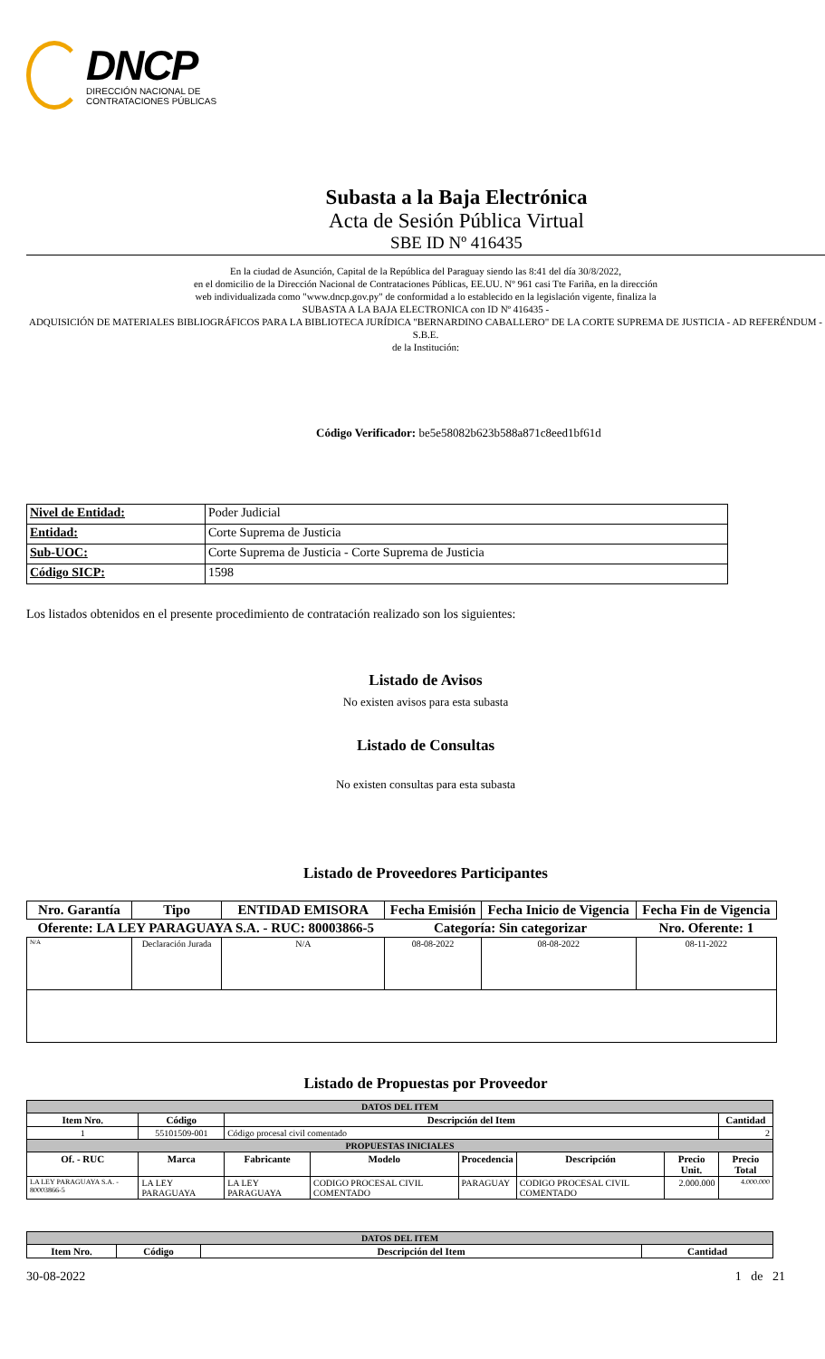DNCP
DIRECCIÓN NACIONAL DE
CONTRATACIONES PÚBLICAS
Subasta a la Baja Electrónica
Acta de Sesión Pública Virtual
SBE ID Nº 416435
En la ciudad de Asunción, Capital de la República del Paraguay siendo las 8:41 del día 30/8/2022,
en el domicilio de la Dirección Nacional de Contrataciones Públicas, EE.UU. Nº 961 casi Tte Fariña, en la dirección
web individualizada como "www.dncp.gov.py" de conformidad a lo establecido en la legislación vigente, finaliza la
SUBASTA A LA BAJA ELECTRONICA con ID Nº 416435 -
ADQUISICIÓN DE MATERIALES BIBLIOGRÁFICOS PARA LA BIBLIOTECA JURÍDICA "BERNARDINO CABALLERO" DE LA CORTE SUPREMA DE JUSTICIA - AD REFERÉNDUM - S.B.E.
de la Institución:
Código Verificador: be5e58082b623b588a871c8eed1bf61d
| Nivel de Entidad: | Poder Judicial |
| Entidad: | Corte Suprema de Justicia |
| Sub-UOC: | Corte Suprema de Justicia - Corte Suprema de Justicia |
| Código SICP: | 1598 |
Los listados obtenidos en el presente procedimiento de contratación realizado son los siguientes:
Listado de Avisos
No existen avisos para esta subasta
Listado de Consultas
No existen consultas para esta subasta
Listado de Proveedores Participantes
| Nro. Garantía | Tipo | ENTIDAD EMISORA | Fecha Emisión | Fecha Inicio de Vigencia | Fecha Fin de Vigencia |
| --- | --- | --- | --- | --- | --- |
| Oferente: LA LEY PARAGUAYA S.A. - RUC: 80003866-5 | | | Categoría: Sin categorizar | | Nro. Oferente: 1 |
| N/A | Declaración Jurada | N/A | 08-08-2022 | 08-08-2022 | 08-11-2022 |
Listado de Propuestas por Proveedor
| DATOS DEL ITEM | | | | | | | |
| Item Nro. | Código | Descripción del Item | | | | | Cantidad |
| 1 | 55101509-001 | Código procesal civil comentado | | | | | 2 |
| PROPUESTAS INICIALES | | | | | | | |
| Of. - RUC | Marca | Fabricante | Modelo | Procedencia | Descripción | Precio Unit. | Precio Total |
| LA LEY PARAGUAYA S.A. - 80003866-5 | LA LEY PARAGUAYA | LA LEY PARAGUAYA | CODIGO PROCESAL CIVIL COMENTADO | PARAGUAY | CODIGO PROCESAL CIVIL COMENTADO | 2.000.000 | 4.000.000 |
| DATOS DEL ITEM | | | |
| Item Nro. | Código | Descripción del Item | Cantidad |
30-08-2022 1 de 21